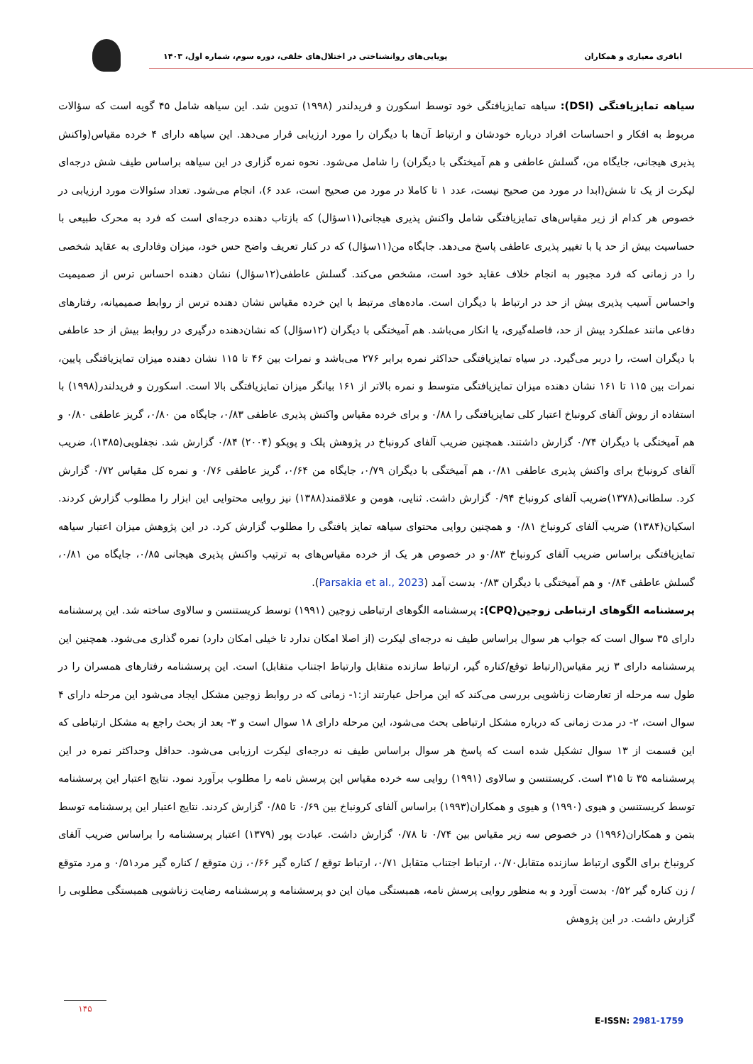اباقری معیاری و همکاران پویایی‌های روانشناختی در اختلال‌های خلقی، دوره سوم، شماره اول، ۱۴۰۳
سیاهه تمایزیافتگی (DSI): سیاهه تمایزیافتگی خود توسط اسکورن و فریدلندر (۱۹۹۸) تدوین شد. این سیاهه شامل ۴۵ گویه است که سؤالات مربوط به افکار و احساسات افراد درباره خودشان و ارتباط آن‌ها با دیگران را مورد ارزیابی قرار می‌دهد. این سیاهه دارای ۴ خرده مقیاس(واکنش پذیری هیجانی، جایگاه من، گسلش عاطفی و هم آمیختگی با دیگران) را شامل می‌شود. نحوه نمره گزاری در این سیاهه براساس طیف شش درجه‌ای لیکرت از یک تا شش(ابدا در مورد من صحیح نیست، عدد ۱ تا کاملا در مورد من صحیح است، عدد ۶)، انجام می‌شود. تعداد سئوالات مورد ارزیابی در خصوص هر کدام از زیر مقیاس‌های تمایزیافتگی شامل واکنش پذیری هیجانی(۱۱سؤال) که بازتاب دهنده درجه‌ای است که فرد به محرک طبیعی با حساسیت بیش از حد یا با تغییر پذیری عاطفی پاسخ می‌دهد. جایگاه من(۱۱سؤال) که در کنار تعریف واضح حس خود، میزان وفاداری به عقاید شخصی را در زمانی که فرد مجبور به انجام خلاف عقاید خود است، مشخص می‌کند. گسلش عاطفی(۱۲سؤال) نشان دهنده احساس ترس از صمیمیت واحساس آسیب پذیری بیش از حد در ارتباط با دیگران است. ماده‌های مرتبط با این خرده مقیاس نشان دهنده ترس از روابط صمیمیانه، رفتارهای دفاعی مانند عملکرد بیش از حد، فاصله‌گیری، یا انکار می‌باشد. هم آمیختگی با دیگران (۱۲سؤال) که نشان‌دهنده درگیری در روابط بیش از حد عاطفی با دیگران است، را دربر می‌گیرد. در سیاه تمایزیافتگی حداکثر نمره برابر ۲۷۶ می‌باشد و نمرات بین ۴۶ تا ۱۱۵ نشان دهنده میزان تمایزیافتگی پایین، نمرات بین ۱۱۵ تا ۱۶۱ نشان دهنده میزان تمایزیافتگی متوسط و نمره بالاتر از ۱۶۱ بیانگر میزان تمایزیافتگی بالا است. اسکورن و فریدلندر(۱۹۹۸) با استفاده از روش آلفای کرونباخ اعتبار کلی تمایزیافتگی را ۰/۸۸ و برای خرده مقیاس واکنش پذیری عاطفی ۰/۸۳، جایگاه من ۰/۸۰، گریز عاطفی ۰/۸۰ و هم آمیختگی با دیگران ۰/۷۴ گزارش داشتند. همچنین ضریب آلفای کرونباخ در پژوهش پلک و پوپکو (۲۰۰۴) ۰/۸۴ گزارش شد. نجفلویی(۱۳۸۵)، ضریب آلفای کرونباخ برای واکنش پذیری عاطفی ۰/۸۱، هم آمیختگی با دیگران ۰/۷۹، جایگاه من ۰/۶۴، گریز عاطفی ۰/۷۶ و نمره کل مقیاس ۰/۷۲ گزارش کرد. سلطانی(۱۳۷۸)ضریب آلفای کرونباخ ۰/۹۴ گزارش داشت. ثنایی، هومن و علاقمند(۱۳۸۸) نیز روایی محتوایی این ابزار را مطلوب گزارش کردند. اسکیان(۱۳۸۴) ضریب آلفای کرونباخ ۰/۸۱ و همچنین روایی محتوای سیاهه تمایز یافتگی را مطلوب گزارش کرد. در این پژوهش میزان اعتبار سیاهه تمایزیافتگی براساس ضریب آلفای کرونباخ ۰/۸۳و در خصوص هر یک از خرده مقیاس‌های به ترتیب واکنش پذیری هیجانی ۰/۸۵، جایگاه من ۰/۸۱، گسلش عاطفی ۰/۸۴ و هم آمیختگی با دیگران ۰/۸۳ بدست آمد (Parsakia et al., 2023).
پرسشنامه الگوهای ارتباطی زوجین(CPQ): پرسشنامه الگوهای ارتباطی زوجین (۱۹۹۱) توسط کریستنسن و سالاوی ساخته شد. این پرسشنامه دارای ۳۵ سوال است که جواب هر سوال براساس طیف نه درجه‌ای لیکرت (از اصلا امکان ندارد تا خیلی امکان دارد) نمره گذاری می‌شود. همچنین این پرسشنامه دارای ۳ زیر مقیاس(ارتباط توقع/کناره گیر، ارتباط سازنده متقابل وارتباط اجتناب متقابل) است. این پرسشنامه رفتارهای همسران را در طول سه مرحله از تعارضات زناشویی بررسی می‌کند که این مراحل عبارتند از:۱- زمانی که در روابط زوجین مشکل ایجاد می‌شود این مرحله دارای ۴ سوال است، ۲- در مدت زمانی که درباره مشکل ارتباطی بحث می‌شود، این مرحله دارای ۱۸ سوال است و ۳- بعد از بحث راجع به مشکل ارتباطی که این قسمت از ۱۳ سوال تشکیل شده است که پاسخ هر سوال براساس طیف نه درجه‌ای لیکرت ارزیابی می‌شود. حداقل وحداکثر نمره در این پرسشنامه ۳۵ تا ۳۱۵ است. کریستنسن و سالاوی (۱۹۹۱) روایی سه خرده مقیاس این پرسش نامه را مطلوب برآورد نمود. نتایج اعتبار این پرسشنامه توسط کریستنسن و هیوی (۱۹۹۰) و هیوی و همکاران(۱۹۹۳) براساس آلفای کرونباخ بین ۰/۶۹ تا ۰/۸۵ گزارش کردند. نتایج اعتبار این پرسشنامه توسط بتمن و همکاران(۱۹۹۶) در خصوص سه زیر مقیاس بین ۰/۷۴ تا ۰/۷۸ گزارش داشت. عبادت پور (۱۳۷۹) اعتبار پرسشنامه را براساس ضریب آلفای کرونباخ برای الگوی ارتباط سازنده متقابل۰/۷۰، ارتباط اجتناب متقابل ۰/۷۱، ارتباط توقع / کناره گیر ۰/۶۶، زن متوقع / کناره گیر مرد۰/۵۱ و مرد متوقع / زن کناره گیر ۰/۵۲ بدست آورد و به منظور روایی پرسش نامه، همبستگی میان این دو پرسشنامه و پرسشنامه رضایت زناشویی همبستگی مطلوبی را گزارش داشت. در این پژوهش
۱۴۵
E-ISSN: 2981-1759